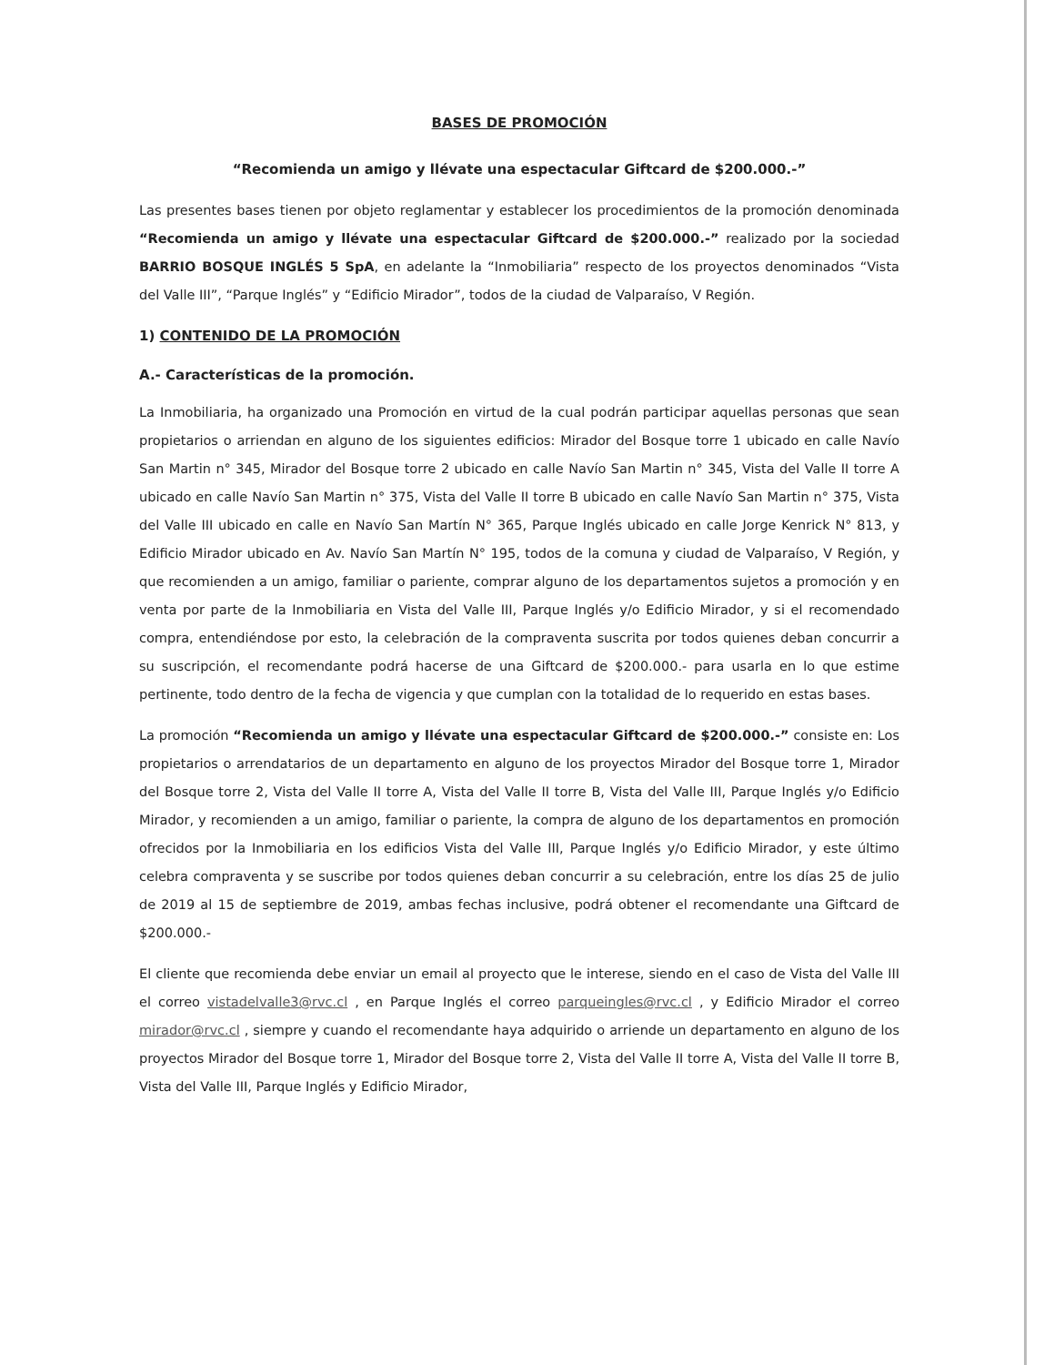BASES DE PROMOCIÓN
“Recomienda un amigo y llévate una espectacular Giftcard de $200.000.-”
Las presentes bases tienen por objeto reglamentar y establecer los procedimientos de la promoción denominada “Recomienda un amigo y llévate una espectacular Giftcard de $200.000.-” realizado por la sociedad BARRIO BOSQUE INGLÉS 5 SpA, en adelante la “Inmobiliaria” respecto de los proyectos denominados “Vista del Valle III”, “Parque Inglés” y “Edificio Mirador”, todos de la ciudad de Valparaíso, V Región.
1) CONTENIDO DE LA PROMOCIÓN
A.- Características de la promoción.
La Inmobiliaria, ha organizado una Promoción en virtud de la cual podrán participar aquellas personas que sean propietarios o arriendan en alguno de los siguientes edificios: Mirador del Bosque torre 1 ubicado en calle Navío San Martin n° 345, Mirador del Bosque torre 2 ubicado en calle Navío San Martin n° 345, Vista del Valle II torre A ubicado en calle Navío San Martin n° 375, Vista del Valle II torre B ubicado en calle Navío San Martin n° 375, Vista del Valle III ubicado en calle en Navío San Martín N° 365, Parque Inglés ubicado en calle Jorge Kenrick N° 813, y Edificio Mirador ubicado en Av. Navío San Martín N° 195, todos de la comuna y ciudad de Valparaíso, V Región, y que recomienden a un amigo, familiar o pariente, comprar alguno de los departamentos sujetos a promoción y en venta por parte de la Inmobiliaria en Vista del Valle III, Parque Inglés y/o Edificio Mirador, y si el recomendado compra, entendiéndose por esto, la celebración de la compraventa suscrita por todos quienes deban concurrir a su suscripción, el recomendante podrá hacerse de una Giftcard de $200.000.- para usarla en lo que estime pertinente, todo dentro de la fecha de vigencia y que cumplan con la totalidad de lo requerido en estas bases.
La promoción “Recomienda un amigo y llévate una espectacular Giftcard de $200.000.-” consiste en: Los propietarios o arrendatarios de un departamento en alguno de los proyectos Mirador del Bosque torre 1, Mirador del Bosque torre 2, Vista del Valle II torre A, Vista del Valle II torre B, Vista del Valle III, Parque Inglés y/o Edificio Mirador, y recomienden a un amigo, familiar o pariente, la compra de alguno de los departamentos en promoción ofrecidos por la Inmobiliaria en los edificios Vista del Valle III, Parque Inglés y/o Edificio Mirador, y este último celebra compraventa y se suscribe por todos quienes deban concurrir a su celebración, entre los días 25 de julio de 2019 al 15 de septiembre de 2019, ambas fechas inclusive, podrá obtener el recomendante una Giftcard de $200.000.-
El cliente que recomienda debe enviar un email al proyecto que le interese, siendo en el caso de Vista del Valle III el correo vistadelvalle3@rvc.cl , en Parque Inglés el correo parqueingles@rvc.cl , y Edificio Mirador el correo mirador@rvc.cl , siempre y cuando el recomendante haya adquirido o arriende un departamento en alguno de los proyectos Mirador del Bosque torre 1, Mirador del Bosque torre 2, Vista del Valle II torre A, Vista del Valle II torre B, Vista del Valle III, Parque Inglés y Edificio Mirador,